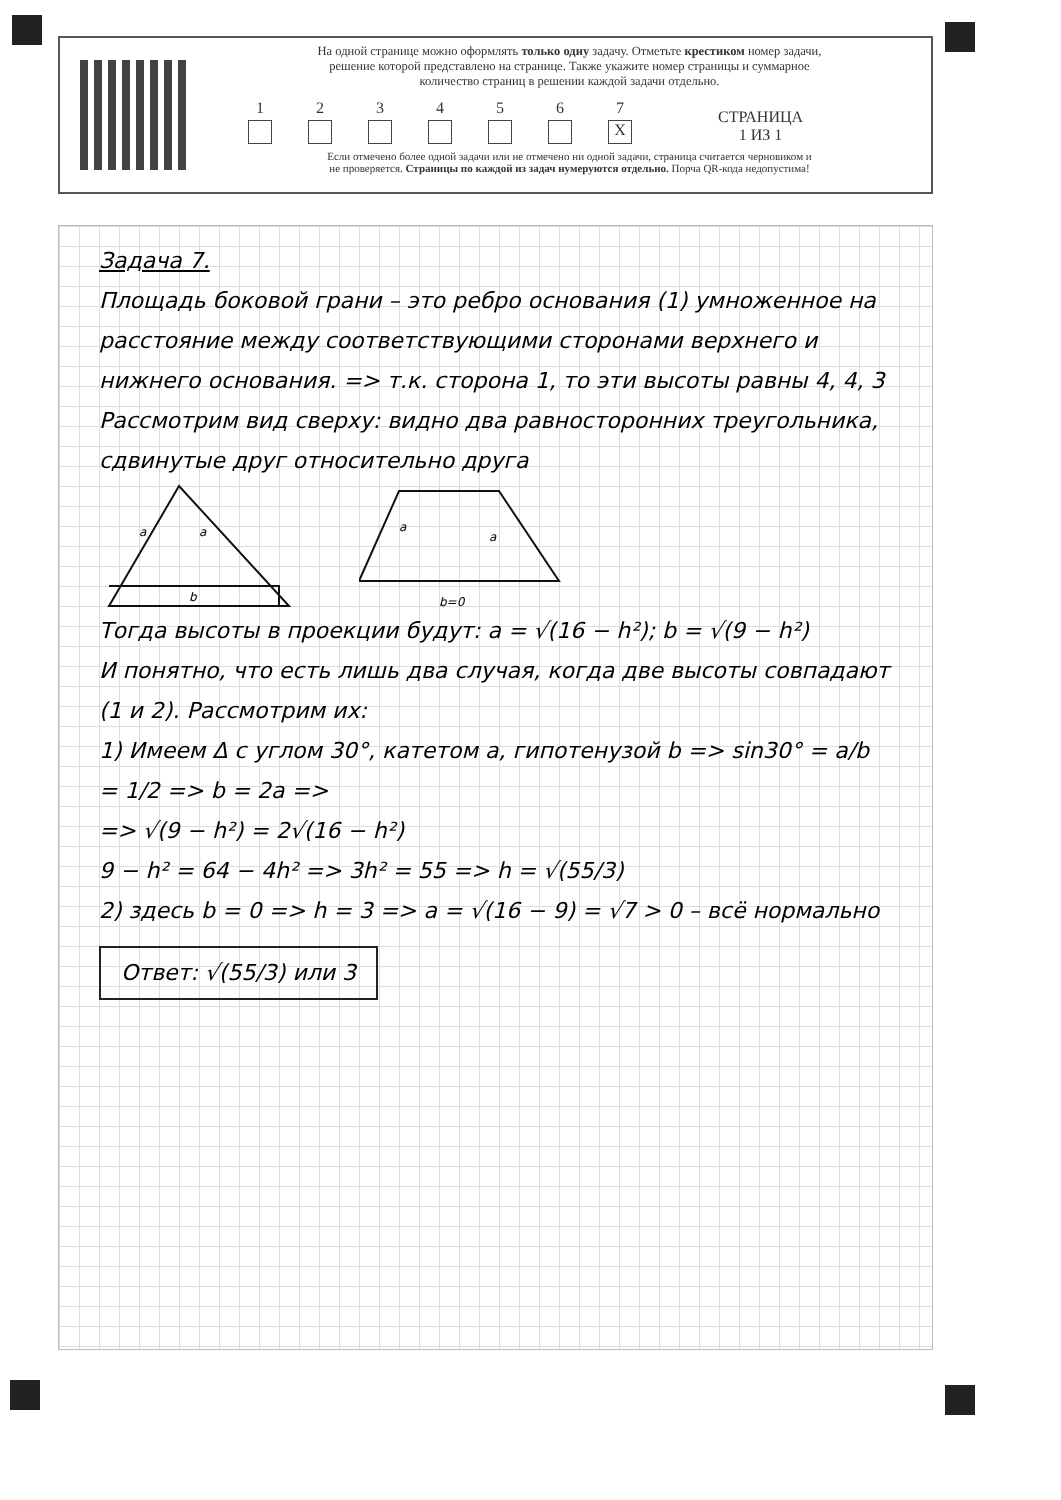На одной странице можно оформлять только одну задачу. Отметьте крестиком номер задачи,
решение которой представлено на странице. Также укажите номер страницы и суммарное
количество страниц в решении каждой задачи отдельно.
1
2
3
4
5
6
7
X
СТРАНИЦА
1 ИЗ 1
Если отмечено более одной задачи или не отмечено ни одной задачи, страница считается черновиком и
не проверяется. Страницы по каждой из задач нумеруются отдельно. Порча QR-кода недопустима!
Задача 7.
Площадь боковой грани – это ребро основания (1) умноженное на расстояние между соответствующими сторонами верхнего и нижнего основания. => т.к. сторона 1, то эти высоты равны 4, 4, 3
Рассмотрим вид сверху: видно два равносторонних треугольника, сдвинутые друг относительно друга
a
a
b
a
a
b=0
Тогда высоты в проекции будут: a = √(16 − h²); b = √(9 − h²)
И понятно, что есть лишь два случая, когда две высоты совпадают (1 и 2). Рассмотрим их:
1) Имеем Δ с углом 30°, катетом a, гипотенузой b => sin30° = a/b = 1/2 => b = 2a =>
=> √(9 − h²) = 2√(16 − h²)
9 − h² = 64 − 4h² => 3h² = 55 => h = √(55/3)
2) здесь b = 0 => h = 3 => a = √(16 − 9) = √7 > 0 – всё нормально
Ответ: √(55/3) или 3